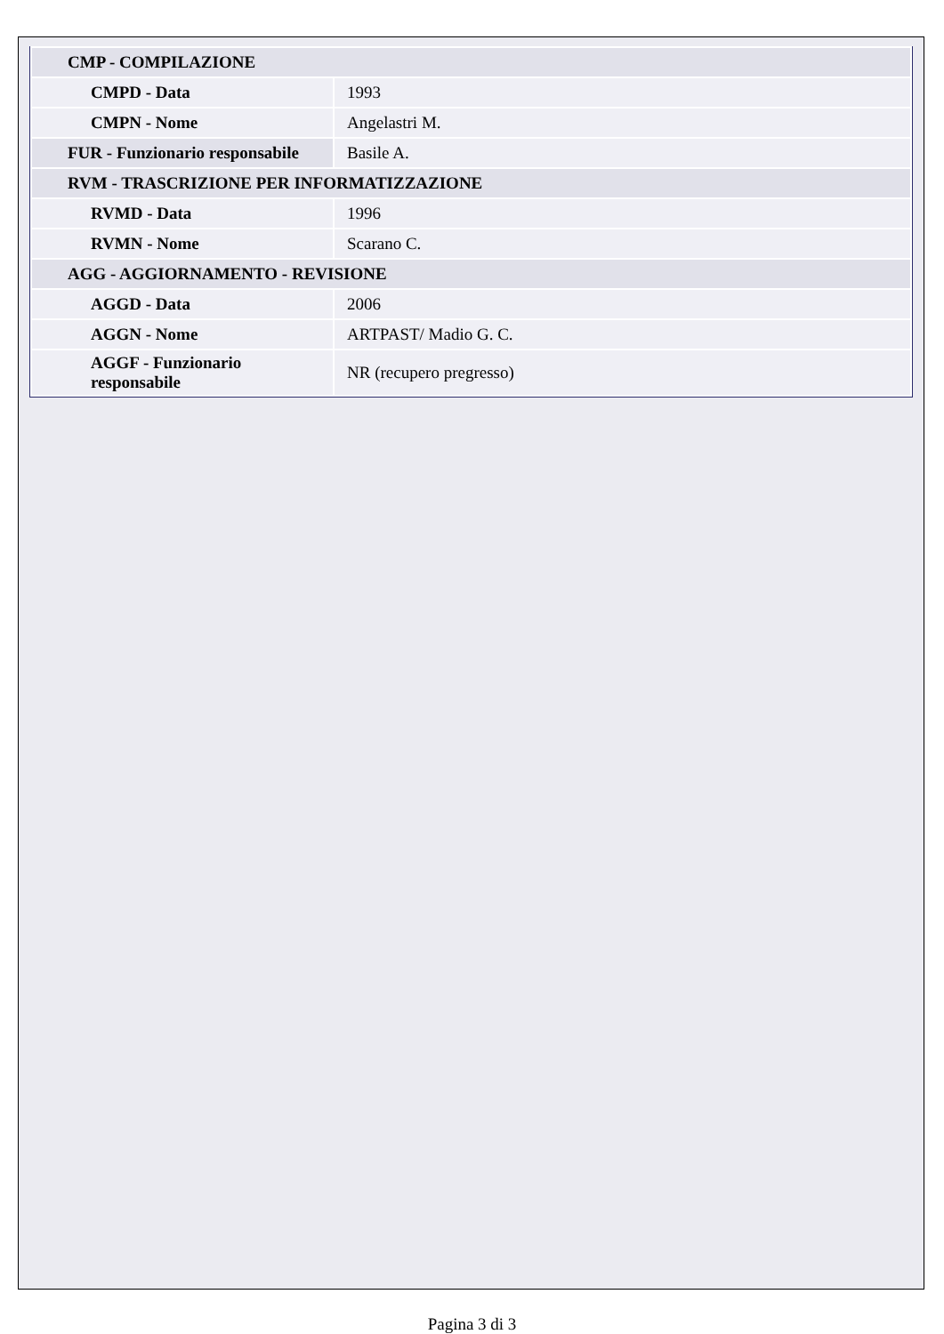| CMP - COMPILAZIONE | |
| CMPD - Data | 1993 |
| CMPN - Nome | Angelastri M. |
| FUR - Funzionario responsabile | Basile A. |
| RVM - TRASCRIZIONE PER INFORMATIZZAZIONE | |
| RVMD - Data | 1996 |
| RVMN - Nome | Scarano C. |
| AGG - AGGIORNAMENTO - REVISIONE | |
| AGGD - Data | 2006 |
| AGGN - Nome | ARTPAST/ Madio G. C. |
| AGGF - Funzionario responsabile | NR (recupero pregresso) |
Pagina 3 di 3